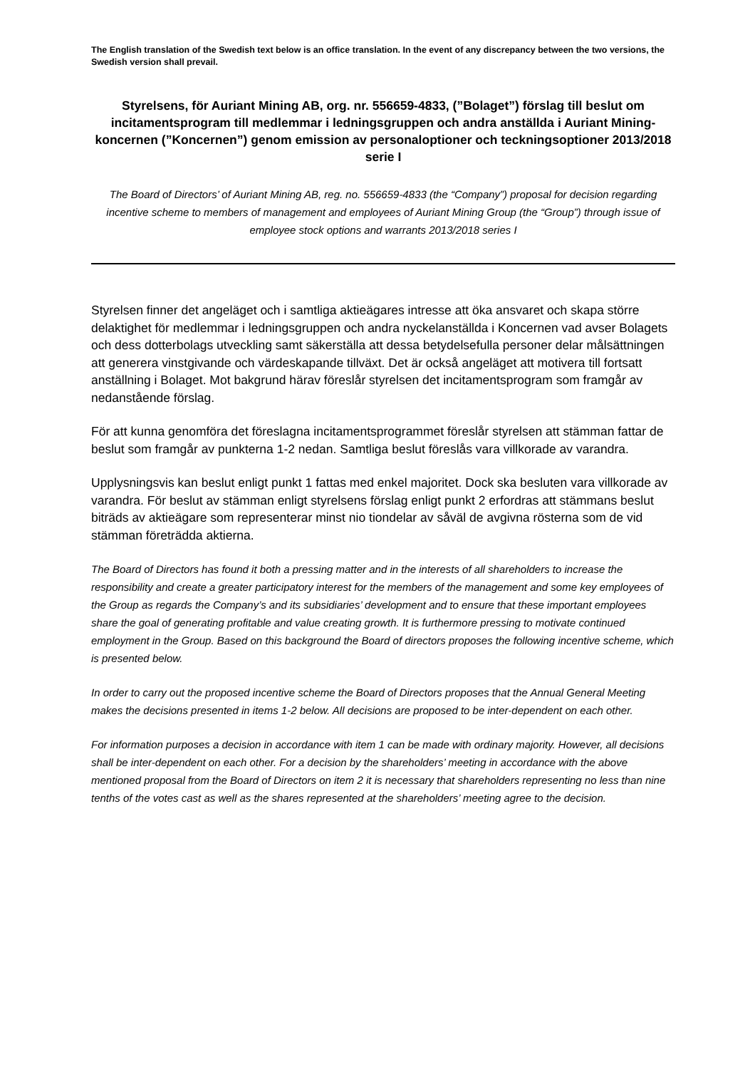The English translation of the Swedish text below is an office translation. In the event of any discrepancy between the two versions, the Swedish version shall prevail.
Styrelsens, för Auriant Mining AB, org. nr. 556659-4833, (”Bolaget”) förslag till beslut om incitamentsprogram till medlemmar i ledningsgruppen och andra anställda i Auriant Mining-koncernen (”Koncernen”) genom emission av personaloptioner och teckningsoptioner 2013/2018 serie I
The Board of Directors’ of Auriant Mining AB, reg. no. 556659-4833 (the “Company”) proposal for decision regarding incentive scheme to members of management and employees of Auriant Mining Group (the “Group”) through issue of employee stock options and warrants 2013/2018 series I
Styrelsen finner det angeläget och i samtliga aktieägares intresse att öka ansvaret och skapa större delaktighet för medlemmar i ledningsgruppen och andra nyckelanställda i Koncernen vad avser Bolagets och dess dotterbolags utveckling samt säkerställa att dessa betydelsefulla personer delar målsättningen att generera vinstgivande och värdeskapande tillväxt. Det är också angeläget att motivera till fortsatt anställning i Bolaget. Mot bakgrund härav föreslår styrelsen det incitamentsprogram som framgår av nedanstående förslag.
För att kunna genomföra det föreslagna incitamentsprogrammet föreslår styrelsen att stämman fattar de beslut som framgår av punkterna 1-2 nedan. Samtliga beslut föreslås vara villkorade av varandra.
Upplysningsvis kan beslut enligt punkt 1 fattas med enkel majoritet. Dock ska besluten vara villkorade av varandra. För beslut av stämman enligt styrelsens förslag enligt punkt 2 erfordras att stämmans beslut biträds av aktieägare som representerar minst nio tiondelar av såväl de avgivna rösterna som de vid stämman företrädda aktierna.
The Board of Directors has found it both a pressing matter and in the interests of all shareholders to increase the responsibility and create a greater participatory interest for the members of the management and some key employees of the Group as regards the Company’s and its subsidiaries’ development and to ensure that these important employees share the goal of generating profitable and value creating growth. It is furthermore pressing to motivate continued employment in the Group. Based on this background the Board of directors proposes the following incentive scheme, which is presented below.
In order to carry out the proposed incentive scheme the Board of Directors proposes that the Annual General Meeting makes the decisions presented in items 1-2 below. All decisions are proposed to be inter-dependent on each other.
For information purposes a decision in accordance with item 1 can be made with ordinary majority. However, all decisions shall be inter-dependent on each other. For a decision by the shareholders’ meeting in accordance with the above mentioned proposal from the Board of Directors on item 2 it is necessary that shareholders representing no less than nine tenths of the votes cast as well as the shares represented at the shareholders’ meeting agree to the decision.